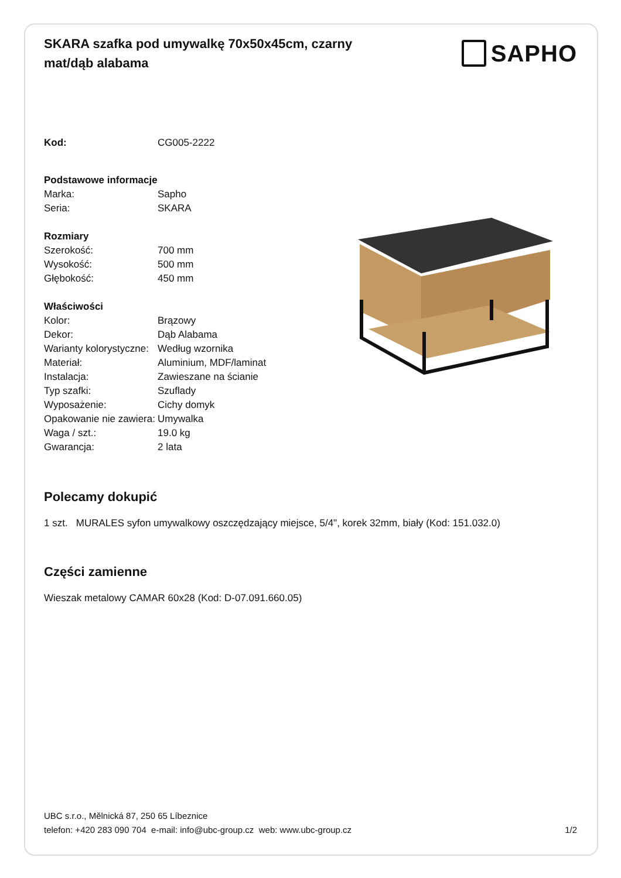SKARA szafka pod umywalkę 70x50x45cm, czarny mat/dąb alabama
SAPHO
| Kod: | CG005-2222 |
| Podstawowe informacje | |
| Marka: | Sapho |
| Seria: | SKARA |
| Rozmiary | |
| Szerokość: | 700 mm |
| Wysokość: | 500 mm |
| Głębokość: | 450 mm |
| Właściwości | |
| Kolor: | Brązowy |
| Dekor: | Dąb Alabama |
| Warianty kolorystyczne: | Według wzornika |
| Materiał: | Aluminium, MDF/laminat |
| Instalacja: | Zawieszane na ścianie |
| Typ szafki: | Szuflady |
| Wyposażenie: | Cichy domyk |
| Opakowanie nie zawiera: | Umywalka |
| Waga / szt.: | 19.0 kg |
| Gwarancja: | 2 lata |
Polecamy dokupić
1 szt. MURALES syfon umywalkowy oszczędzający miejsce, 5/4", korek 32mm, biały (Kod: 151.032.0)
Części zamienne
Wieszak metalowy CAMAR 60x28 (Kod: D-07.091.660.05)
UBC s.r.o., Mělnická 87, 250 65 Líbeznice
telefon: +420 283 090 704 e-mail: info@ubc-group.cz web: www.ubc-group.cz
1/2